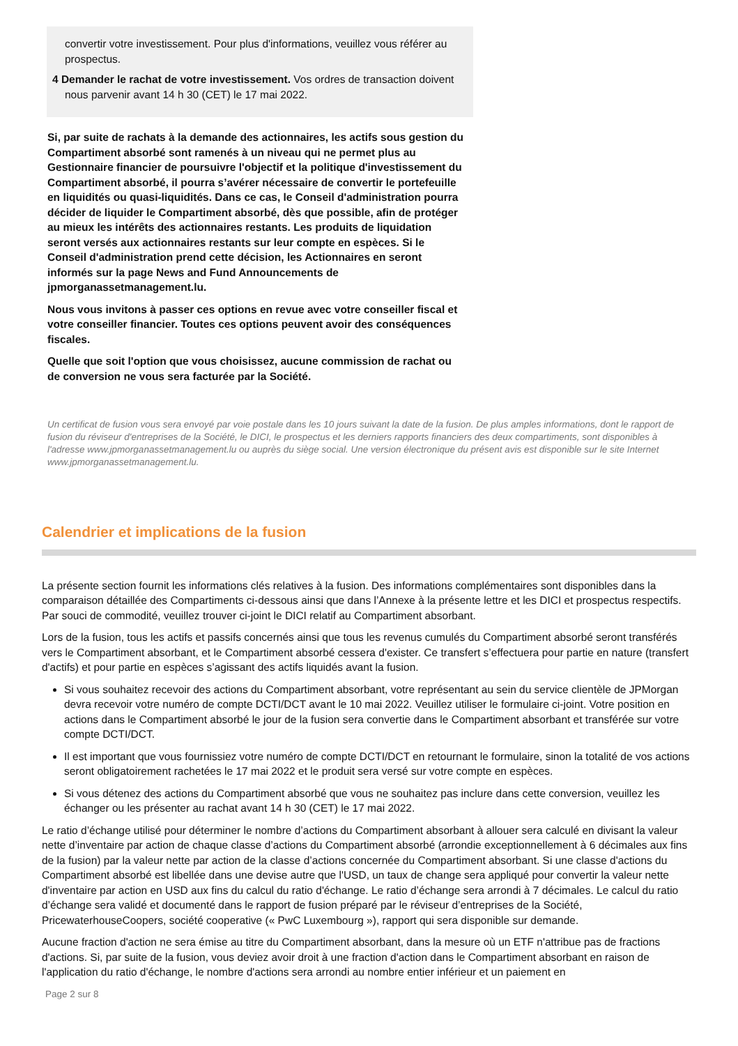convertir votre investissement. Pour plus d'informations, veuillez vous référer au prospectus.
4 Demander le rachat de votre investissement. Vos ordres de transaction doivent nous parvenir avant 14 h 30 (CET) le 17 mai 2022.
Si, par suite de rachats à la demande des actionnaires, les actifs sous gestion du Compartiment absorbé sont ramenés à un niveau qui ne permet plus au Gestionnaire financier de poursuivre l'objectif et la politique d'investissement du Compartiment absorbé, il pourra s’avérer nécessaire de convertir le portefeuille en liquidités ou quasi-liquidités. Dans ce cas, le Conseil d'administration pourra décider de liquider le Compartiment absorbé, dès que possible, afin de protéger au mieux les intérêts des actionnaires restants. Les produits de liquidation seront versés aux actionnaires restants sur leur compte en espèces. Si le Conseil d'administration prend cette décision, les Actionnaires en seront informés sur la page News and Fund Announcements de jpmorganassetmanagement.lu.
Nous vous invitons à passer ces options en revue avec votre conseiller fiscal et votre conseiller financier. Toutes ces options peuvent avoir des conséquences fiscales.
Quelle que soit l'option que vous choisissez, aucune commission de rachat ou de conversion ne vous sera facturée par la Société.
Un certificat de fusion vous sera envoyé par voie postale dans les 10 jours suivant la date de la fusion. De plus amples informations, dont le rapport de fusion du réviseur d'entreprises de la Société, le DICI, le prospectus et les derniers rapports financiers des deux compartiments, sont disponibles à l'adresse www.jpmorganassetmanagement.lu ou auprès du siège social. Une version électronique du présent avis est disponible sur le site Internet www.jpmorganassetmanagement.lu.
Calendrier et implications de la fusion
La présente section fournit les informations clés relatives à la fusion. Des informations complémentaires sont disponibles dans la comparaison détaillée des Compartiments ci-dessous ainsi que dans l’Annexe à la présente lettre et les DICI et prospectus respectifs. Par souci de commodité, veuillez trouver ci-joint le DICI relatif au Compartiment absorbant.
Lors de la fusion, tous les actifs et passifs concernés ainsi que tous les revenus cumulés du Compartiment absorbé seront transférés vers le Compartiment absorbant, et le Compartiment absorbé cessera d'exister. Ce transfert s’effectuera pour partie en nature (transfert d'actifs) et pour partie en espèces s’agissant des actifs liquidés avant la fusion.
Si vous souhaitez recevoir des actions du Compartiment absorbant, votre représentant au sein du service clientèle de JPMorgan devra recevoir votre numéro de compte DCTI/DCT avant le 10 mai 2022. Veuillez utiliser le formulaire ci-joint. Votre position en actions dans le Compartiment absorbé le jour de la fusion sera convertie dans le Compartiment absorbant et transférée sur votre compte DCTI/DCT.
Il est important que vous fournissiez votre numéro de compte DCTI/DCT en retournant le formulaire, sinon la totalité de vos actions seront obligatoirement rachetées le 17 mai 2022 et le produit sera versé sur votre compte en espèces.
Si vous détenez des actions du Compartiment absorbé que vous ne souhaitez pas inclure dans cette conversion, veuillez les échanger ou les présenter au rachat avant 14 h 30 (CET) le 17 mai 2022.
Le ratio d’échange utilisé pour déterminer le nombre d’actions du Compartiment absorbant à allouer sera calculé en divisant la valeur nette d’inventaire par action de chaque classe d’actions du Compartiment absorbé (arrondie exceptionnellement à 6 décimales aux fins de la fusion) par la valeur nette par action de la classe d’actions concernée du Compartiment absorbant. Si une classe d'actions du Compartiment absorbé est libellée dans une devise autre que l'USD, un taux de change sera appliqué pour convertir la valeur nette d'inventaire par action en USD aux fins du calcul du ratio d'échange. Le ratio d’échange sera arrondi à 7 décimales. Le calcul du ratio d’échange sera validé et documenté dans le rapport de fusion préparé par le réviseur d’entreprises de la Société, PricewaterhouseCoopers, société cooperative (« PwC Luxembourg »), rapport qui sera disponible sur demande.
Aucune fraction d'action ne sera émise au titre du Compartiment absorbant, dans la mesure où un ETF n'attribue pas de fractions d'actions. Si, par suite de la fusion, vous deviez avoir droit à une fraction d'action dans le Compartiment absorbant en raison de l'application du ratio d'échange, le nombre d'actions sera arrondi au nombre entier inférieur et un paiement en
Page 2 sur 8